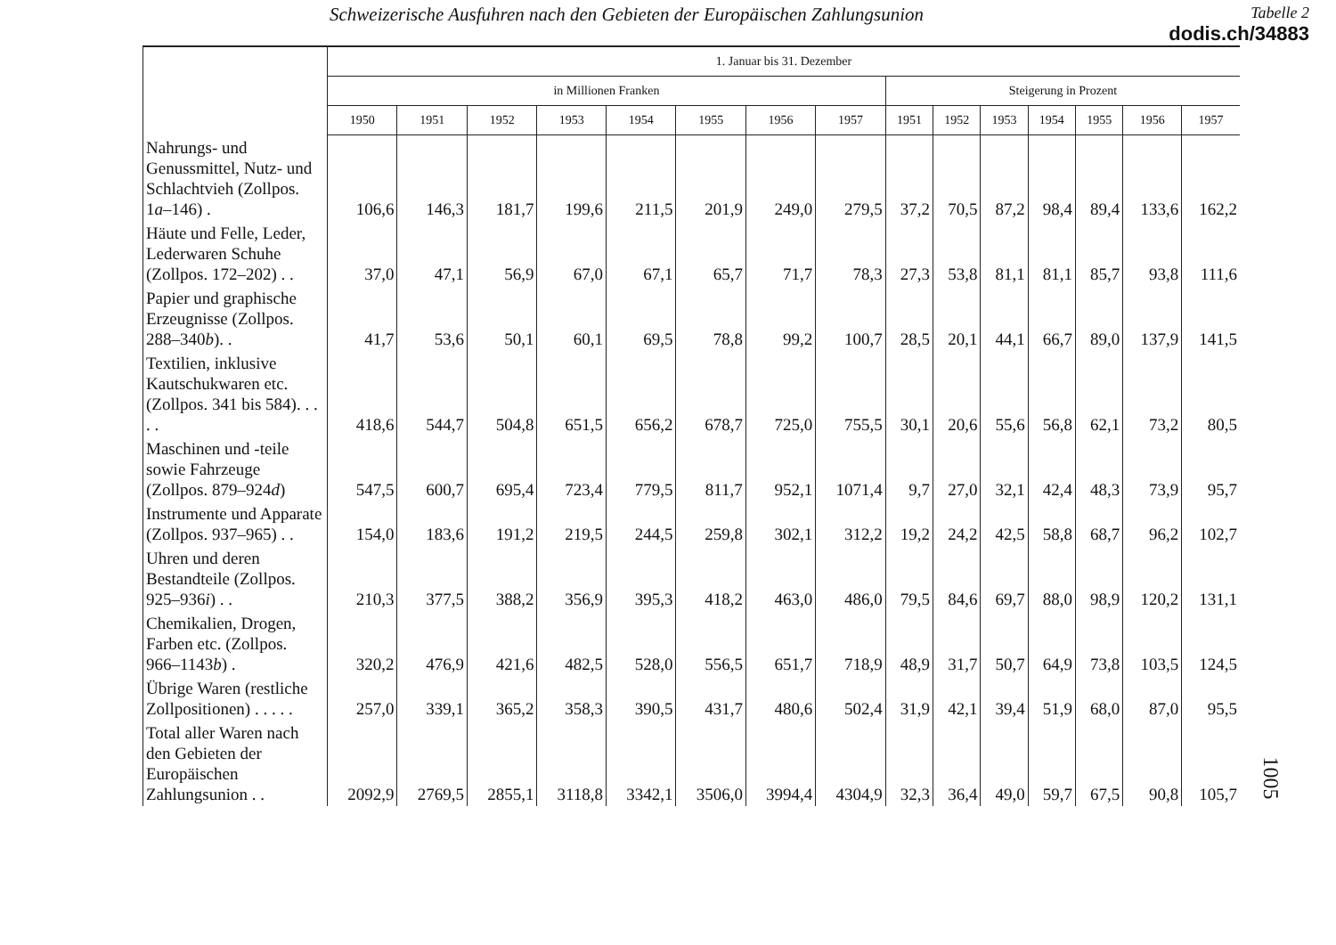Schweizerische Ausfuhren nach den Gebieten der Europäischen Zahlungsunion
Tabelle 2
dodis.ch/34883
| | 1. Januar bis 31. Dezember | | | | | | | | | | | | | | |
| --- | --- | --- | --- | --- | --- | --- | --- | --- | --- | --- | --- | --- | --- | --- | --- |
| | in Millionen Franken | | | | | | | | Steigerung in Prozent | | | | | | |
| | 1950 | 1951 | 1952 | 1953 | 1954 | 1955 | 1956 | 1957 | 1951 | 1952 | 1953 | 1954 | 1955 | 1956 | 1957 |
| Nahrungs- und Genussmittel, Nutz- und Schlachtvieh (Zollpos. 1 a –146) . | 106,6 | 146,3 | 181,7 | 199,6 | 211,5 | 201,9 | 249,0 | 279,5 | 37,2 | 70,5 | 87,2 | 98,4 | 89,4 | 133,6 | 162,2 |
| Häute und Felle, Leder, Lederwaren Schuhe (Zollpos. 172–202) . . | 37,0 | 47,1 | 56,9 | 67,0 | 67,1 | 65,7 | 71,7 | 78,3 | 27,3 | 53,8 | 81,1 | 81,1 | 85,7 | 93,8 | 111,6 |
| Papier und graphische Erzeugnisse (Zollpos. 288–340 b ). . | 41,7 | 53,6 | 50,1 | 60,1 | 69,5 | 78,8 | 99,2 | 100,7 | 28,5 | 20,1 | 44,1 | 66,7 | 89,0 | 137,9 | 141,5 |
| Textilien, inklusive Kautschukwaren etc. (Zollpos. 341 bis 584). . . . . | 418,6 | 544,7 | 504,8 | 651,5 | 656,2 | 678,7 | 725,0 | 755,5 | 30,1 | 20,6 | 55,6 | 56,8 | 62,1 | 73,2 | 80,5 |
| Maschinen und -teile sowie Fahrzeuge (Zollpos. 879–924 d ) | 547,5 | 600,7 | 695,4 | 723,4 | 779,5 | 811,7 | 952,1 | 1071,4 | 9,7 | 27,0 | 32,1 | 42,4 | 48,3 | 73,9 | 95,7 |
| Instrumente und Apparate (Zollpos. 937–965) . . | 154,0 | 183,6 | 191,2 | 219,5 | 244,5 | 259,8 | 302,1 | 312,2 | 19,2 | 24,2 | 42,5 | 58,8 | 68,7 | 96,2 | 102,7 |
| Uhren und deren Bestandteile (Zollpos. 925–936 i ) . . | 210,3 | 377,5 | 388,2 | 356,9 | 395,3 | 418,2 | 463,0 | 486,0 | 79,5 | 84,6 | 69,7 | 88,0 | 98,9 | 120,2 | 131,1 |
| Chemikalien, Drogen, Farben etc. (Zollpos. 966–1143 b ) . | 320,2 | 476,9 | 421,6 | 482,5 | 528,0 | 556,5 | 651,7 | 718,9 | 48,9 | 31,7 | 50,7 | 64,9 | 73,8 | 103,5 | 124,5 |
| Übrige Waren (restliche Zollpositionen) . . . . . | 257,0 | 339,1 | 365,2 | 358,3 | 390,5 | 431,7 | 480,6 | 502,4 | 31,9 | 42,1 | 39,4 | 51,9 | 68,0 | 87,0 | 95,5 |
| Total aller Waren nach den Gebieten der Europäischen Zahlungsunion . . | 2092,9 | 2769,5 | 2855,1 | 3118,8 | 3342,1 | 3506,0 | 3994,4 | 4304,9 | 32,3 | 36,4 | 49,0 | 59,7 | 67,5 | 90,8 | 105,7 |
1005